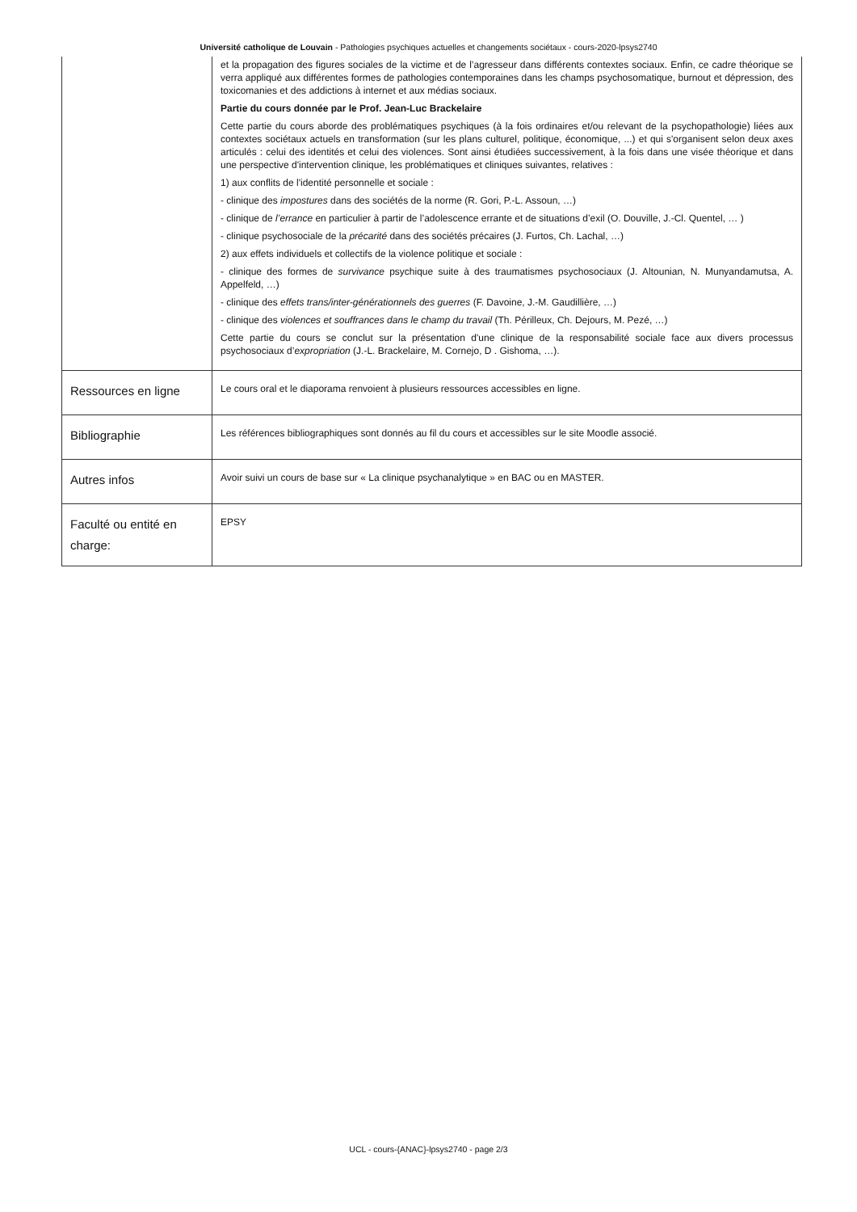Université catholique de Louvain - Pathologies psychiques actuelles et changements sociétaux - cours-2020-lpsys2740
| | et la propagation des figures sociales de la victime et de l’agresseur dans différents contextes sociaux. Enfin, ce cadre théorique se verra appliqué aux différentes formes de pathologies contemporaines dans les champs psychosomatique, burnout et dépression, des toxicomanies et des addictions à internet et aux médias sociaux. Partie du cours donnée par le Prof. Jean-Luc Brackelaire Cette partie du cours aborde des problématiques psychiques (à la fois ordinaires et/ou relevant de la psychopathologie) liées aux contextes sociétaux actuels en transformation (sur les plans culturel, politique, économique, ...) et qui s'organisent selon deux axes articulés : celui des identités et celui des violences. Sont ainsi étudiées successivement, à la fois dans une visée théorique et dans une perspective d'intervention clinique, les problématiques et cliniques suivantes, relatives : 1) aux conflits de l'identité personnelle et sociale : - clinique des impostures dans des sociétés de la norme (R. Gori, P.-L. Assoun, …) - clinique de l’errance en particulier à partir de l’adolescence errante et de situations d’exil (O. Douville, J.-Cl. Quentel, … ) - clinique psychosociale de la précarité dans des sociétés précaires (J. Furtos, Ch. Lachal, …) 2) aux effets individuels et collectifs de la violence politique et sociale : - clinique des formes de survivance psychique suite à des traumatismes psychosociaux (J. Altounian, N. Munyandamutsa, A. Appelfeld, …) - clinique des effets trans/inter-générationnels des guerres (F. Davoine, J.-M. Gaudillière, …) - clinique des violences et souffrances dans le champ du travail (Th. Périlleux, Ch. Dejours, M. Pezé, …) Cette partie du cours se conclut sur la présentation d'une clinique de la responsabilité sociale face aux divers processus psychosociaux d’ expropriation (J.-L. Brackelaire, M. Cornejo, D . Gishoma, …). |
| Ressources en ligne | Le cours oral et le diaporama renvoient à plusieurs ressources accessibles en ligne. |
| Bibliographie | Les références bibliographiques sont donnés au fil du cours et accessibles sur le site Moodle associé. |
| Autres infos | Avoir suivi un cours de base sur « La clinique psychanalytique » en BAC ou en MASTER. |
| Faculté ou entité en charge: | EPSY |
UCL - cours-{ANAC}-lpsys2740 - page 2/3